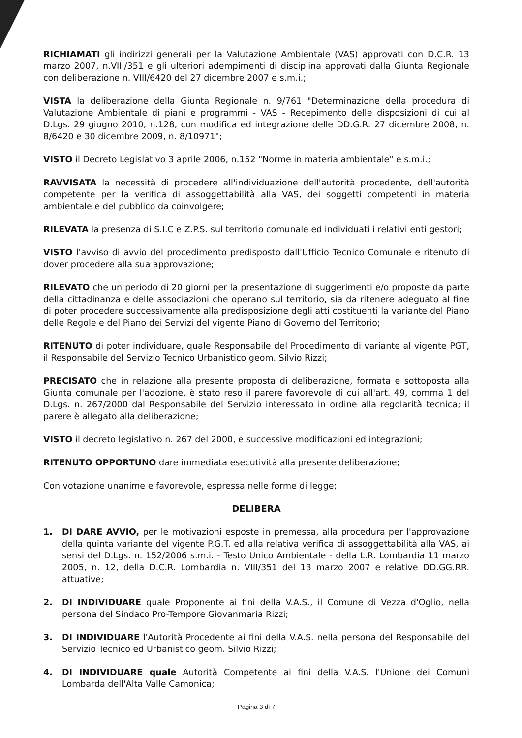RICHIAMATI gli indirizzi generali per la Valutazione Ambientale (VAS) approvati con D.C.R. 13 marzo 2007, n.VIII/351 e gli ulteriori adempimenti di disciplina approvati dalla Giunta Regionale con deliberazione n. VIII/6420 del 27 dicembre 2007 e s.m.i.;
VISTA la deliberazione della Giunta Regionale n. 9/761 "Determinazione della procedura di Valutazione Ambientale di piani e programmi - VAS - Recepimento delle disposizioni di cui al D.Lgs. 29 giugno 2010, n.128, con modifica ed integrazione delle DD.G.R. 27 dicembre 2008, n. 8/6420 e 30 dicembre 2009, n. 8/10971";
VISTO il Decreto Legislativo 3 aprile 2006, n.152 "Norme in materia ambientale" e s.m.i.;
RAVVISATA la necessità di procedere all'individuazione dell'autorità procedente, dell'autorità competente per la verifica di assoggettabilità alla VAS, dei soggetti competenti in materia ambientale e del pubblico da coinvolgere;
RILEVATA la presenza di S.I.C e Z.P.S. sul territorio comunale ed individuati i relativi enti gestori;
VISTO l'avviso di avvio del procedimento predisposto dall'Ufficio Tecnico Comunale e ritenuto di dover procedere alla sua approvazione;
RILEVATO che un periodo di 20 giorni per la presentazione di suggerimenti e/o proposte da parte della cittadinanza e delle associazioni che operano sul territorio, sia da ritenere adeguato al fine di poter procedere successivamente alla predisposizione degli atti costituenti la variante del Piano delle Regole e del Piano dei Servizi del vigente Piano di Governo del Territorio;
RITENUTO di poter individuare, quale Responsabile del Procedimento di variante al vigente PGT, il Responsabile del Servizio Tecnico Urbanistico geom. Silvio Rizzi;
PRECISATO che in relazione alla presente proposta di deliberazione, formata e sottoposta alla Giunta comunale per l'adozione, è stato reso il parere favorevole di cui all'art. 49, comma 1 del D.Lgs. n. 267/2000 dal Responsabile del Servizio interessato in ordine alla regolarità tecnica; il parere è allegato alla deliberazione;
VISTO il decreto legislativo n. 267 del 2000, e successive modificazioni ed integrazioni;
RITENUTO OPPORTUNO dare immediata esecutività alla presente deliberazione;
Con votazione unanime e favorevole, espressa nelle forme di legge;
DELIBERA
1. DI DARE AVVIO, per le motivazioni esposte in premessa, alla procedura per l'approvazione della quinta variante del vigente P.G.T. ed alla relativa verifica di assoggettabilità alla VAS, ai sensi del D.Lgs. n. 152/2006 s.m.i. - Testo Unico Ambientale - della L.R. Lombardia 11 marzo 2005, n. 12, della D.C.R. Lombardia n. VIII/351 del 13 marzo 2007 e relative DD.GG.RR. attuative;
2. DI INDIVIDUARE quale Proponente ai fini della V.A.S., il Comune di Vezza d'Oglio, nella persona del Sindaco Pro-Tempore Giovanmaria Rizzi;
3. DI INDIVIDUARE l'Autorità Procedente ai fini della V.A.S. nella persona del Responsabile del Servizio Tecnico ed Urbanistico geom. Silvio Rizzi;
4. DI INDIVIDUARE quale Autorità Competente ai fini della V.A.S. l'Unione dei Comuni Lombarda dell'Alta Valle Camonica;
Pagina 3 di 7